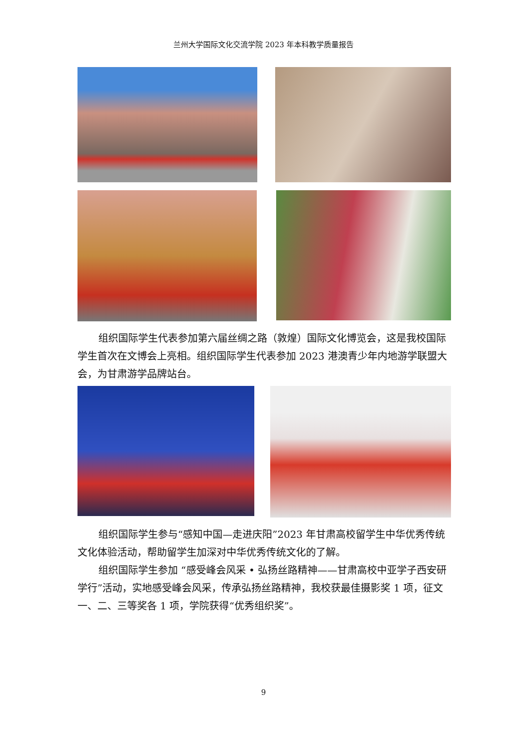兰州大学国际文化交流学院 2023 年本科教学质量报告
组织国际学生代表参加第六届丝绸之路（敦煌）国际文化博览会，这是我校国际学生首次在文博会上亮相。组织国际学生代表参加 2023 港澳青少年内地游学联盟大会，为甘肃游学品牌站台。
组织国际学生参与“感知中国—走进庆阳”2023 年甘肃高校留学生中华优秀传统文化体验活动，帮助留学生加深对中华优秀传统文化的了解。
组织国际学生参加 “感受峰会风采 • 弘扬丝路精神——甘肃高校中亚学子西安研学行”活动，实地感受峰会风采，传承弘扬丝路精神，我校获最佳摄影奖 1 项，征文一、二、三等奖各 1 项，学院获得“优秀组织奖”。
9